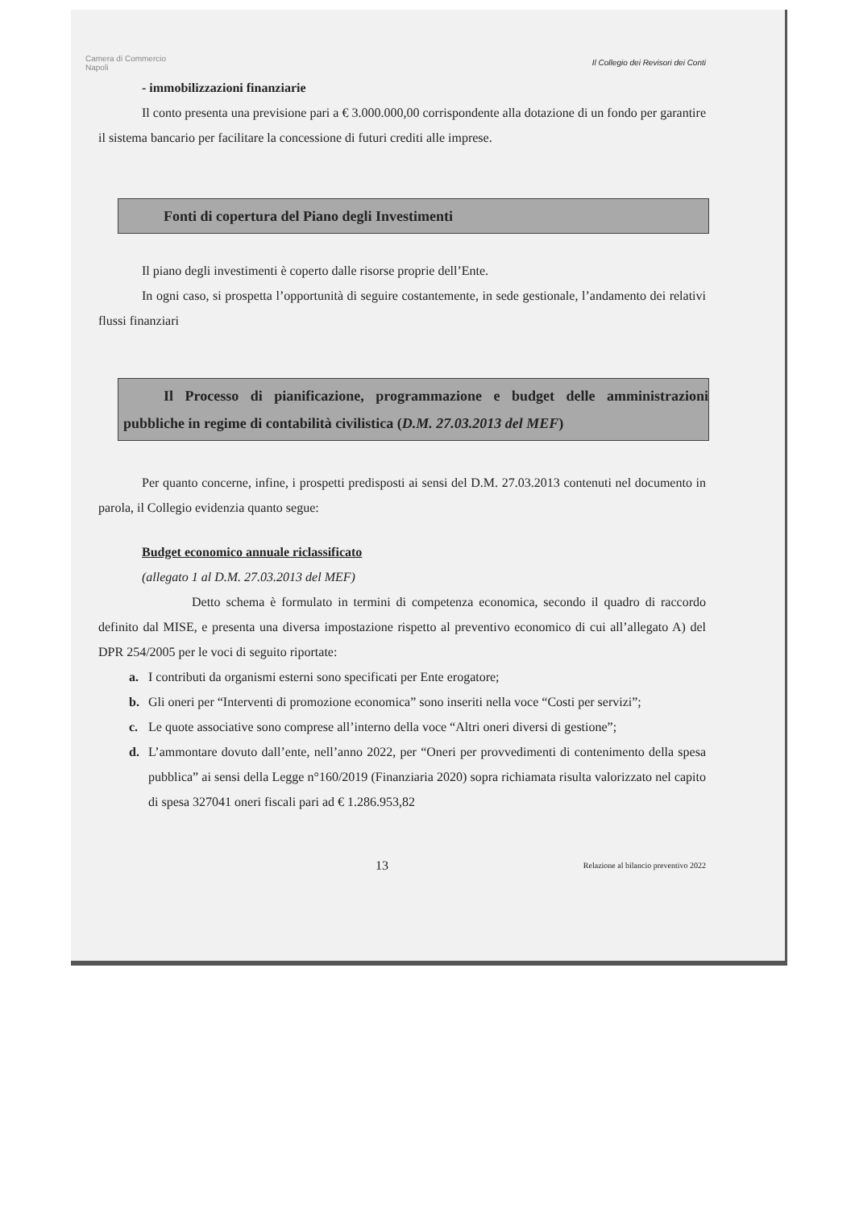Camera di Commercio
Napoli
Il Collegio dei Revisori dei Conti
- immobilizzazioni finanziarie
Il conto presenta una previsione pari a € 3.000.000,00 corrispondente alla dotazione di un fondo per garantire il sistema bancario per facilitare la concessione di futuri crediti alle imprese.
Fonti di copertura del Piano degli Investimenti
Il piano degli investimenti è coperto dalle risorse proprie dell’Ente.
In ogni caso, si prospetta l’opportunità di seguire costantemente, in sede gestionale, l’andamento dei relativi flussi finanziari
Il Processo di pianificazione, programmazione e budget delle amministrazioni pubbliche in regime di contabilità civilistica (D.M. 27.03.2013 del MEF)
Per quanto concerne, infine, i prospetti predisposti ai sensi del D.M. 27.03.2013 contenuti nel documento in parola, il Collegio evidenzia quanto segue:
Budget economico annuale riclassificato
(allegato 1 al D.M. 27.03.2013 del MEF)
Detto schema è formulato in termini di competenza economica, secondo il quadro di raccordo definito dal MISE, e presenta una diversa impostazione rispetto al preventivo economico di cui all’allegato A) del DPR 254/2005 per le voci di seguito riportate:
a. I contributi da organismi esterni sono specificati per Ente erogatore;
b. Gli oneri per “Interventi di promozione economica” sono inseriti nella voce “Costi per servizi”;
c. Le quote associative sono comprese all’interno della voce “Altri oneri diversi di gestione”;
d. L’ammontare dovuto dall’ente, nell’anno 2022, per “Oneri per provvedimenti di contenimento della spesa pubblica” ai sensi della Legge n°160/2019 (Finanziaria 2020) sopra richiamata risulta valorizzato nel capito di spesa 327041 oneri fiscali pari ad € 1.286.953,82
13 Relazione al bilancio preventivo 2022